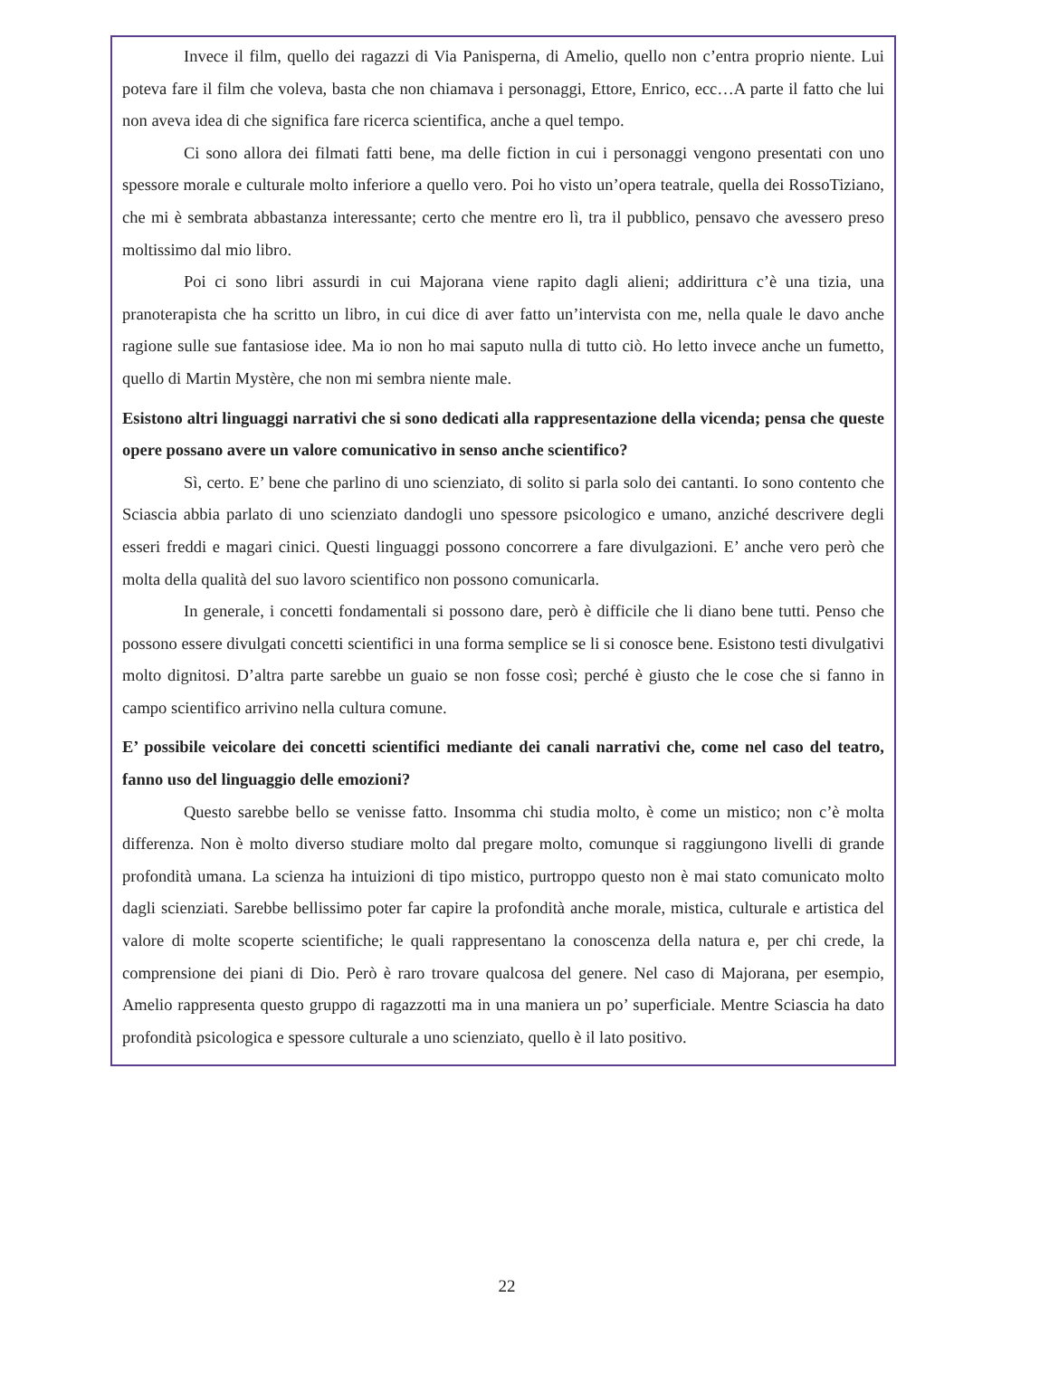Invece il film, quello dei ragazzi di Via Panisperna, di Amelio, quello non c’entra proprio niente. Lui poteva fare il film che voleva, basta che non chiamava i personaggi, Ettore, Enrico, ecc…A parte il fatto che lui non aveva idea di che significa fare ricerca scientifica, anche a quel tempo.
Ci sono allora dei filmati fatti bene, ma delle fiction in cui i personaggi vengono presentati con uno spessore morale e culturale molto inferiore a quello vero. Poi ho visto un’opera teatrale, quella dei RossoTiziano, che mi è sembrata abbastanza interessante; certo che mentre ero lì, tra il pubblico, pensavo che avessero preso moltissimo dal mio libro.
Poi ci sono libri assurdi in cui Majorana viene rapito dagli alieni; addirittura c’è una tizia, una pranoterapista che ha scritto un libro, in cui dice di aver fatto un’intervista con me, nella quale le davo anche ragione sulle sue fantasiose idee. Ma io non ho mai saputo nulla di tutto ciò. Ho letto invece anche un fumetto, quello di Martin Mystère, che non mi sembra niente male.
Esistono altri linguaggi narrativi che si sono dedicati alla rappresentazione della vicenda; pensa che queste opere possano avere un valore comunicativo in senso anche scientifico?
Sì, certo. E’ bene che parlino di uno scienziato, di solito si parla solo dei cantanti. Io sono contento che Sciascia abbia parlato di uno scienziato dandogli uno spessore psicologico e umano, anziché descrivere degli esseri freddi e magari cinici. Questi linguaggi possono concorrere a fare divulgazioni. E’ anche vero però che molta della qualità del suo lavoro scientifico non possono comunicarla.
In generale, i concetti fondamentali si possono dare, però è difficile che li diano bene tutti. Penso che possono essere divulgati concetti scientifici in una forma semplice se li si conosce bene. Esistono testi divulgativi molto dignitosi. D’altra parte sarebbe un guaio se non fosse così; perché è giusto che le cose che si fanno in campo scientifico arrivino nella cultura comune.
E’ possibile veicolare dei concetti scientifici mediante dei canali narrativi che, come nel caso del teatro, fanno uso del linguaggio delle emozioni?
Questo sarebbe bello se venisse fatto. Insomma chi studia molto, è come un mistico; non c’è molta differenza. Non è molto diverso studiare molto dal pregare molto, comunque si raggiungono livelli di grande profondità umana. La scienza ha intuizioni di tipo mistico, purtroppo questo non è mai stato comunicato molto dagli scienziati. Sarebbe bellissimo poter far capire la profondità anche morale, mistica, culturale e artistica del valore di molte scoperte scientifiche; le quali rappresentano la conoscenza della natura e, per chi crede, la comprensione dei piani di Dio. Però è raro trovare qualcosa del genere. Nel caso di Majorana, per esempio, Amelio rappresenta questo gruppo di ragazzotti ma in una maniera un po’ superficiale. Mentre Sciascia ha dato profondità psicologica e spessore culturale a uno scienziato, quello è il lato positivo.
22